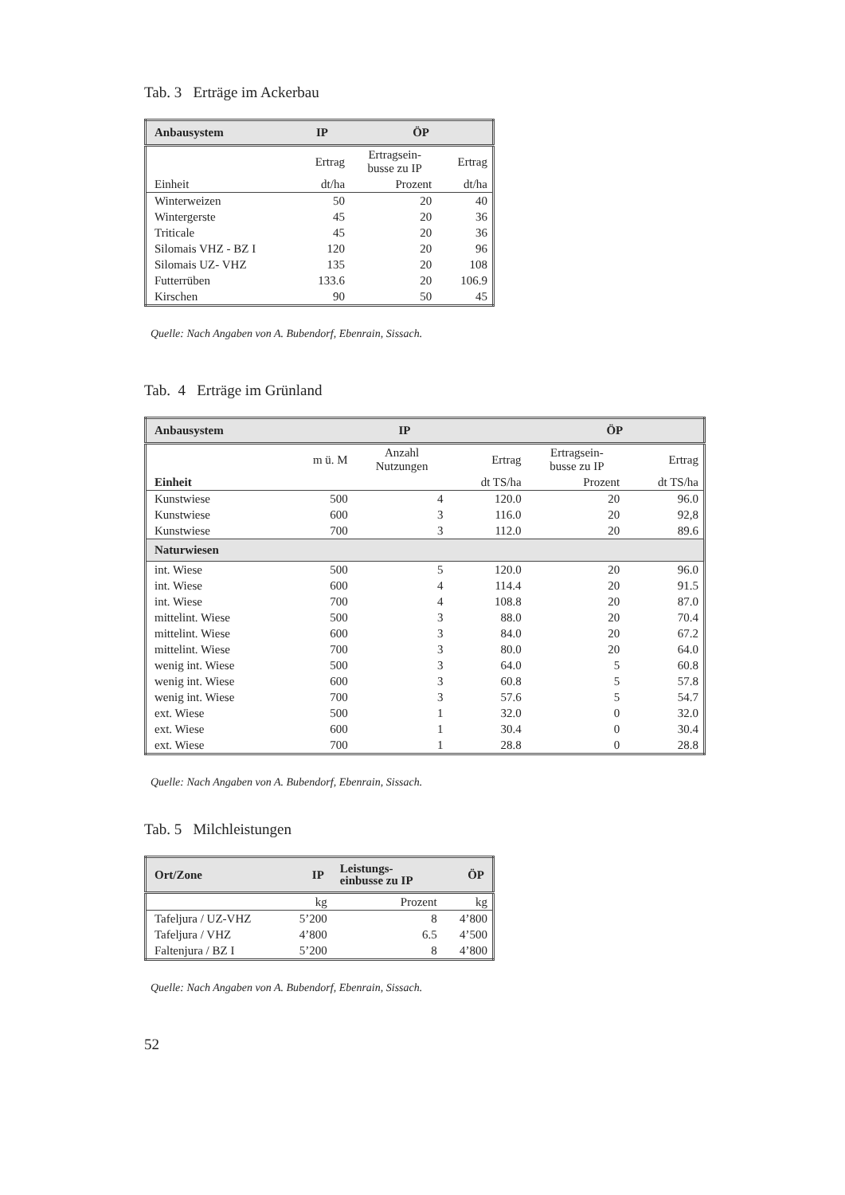Tab. 3 Erträge im Ackerbau
| Anbausystem | IP | ÖP | |
| --- | --- | --- | --- |
| | Ertrag | Ertragsein- busse zu IP | Ertrag |
| Einheit | dt/ha | Prozent | dt/ha |
| Winterweizen | 50 | 20 | 40 |
| Wintergerste | 45 | 20 | 36 |
| Triticale | 45 | 20 | 36 |
| Silomais VHZ - BZ I | 120 | 20 | 96 |
| Silomais UZ- VHZ | 135 | 20 | 108 |
| Futterrüben | 133.6 | 20 | 106.9 |
| Kirschen | 90 | 50 | 45 |
Quelle: Nach Angaben von A. Bubendorf, Ebenrain, Sissach.
Tab. 4 Erträge im Grünland
| Anbausystem | IP | | | ÖP | |
| --- | --- | --- | --- | --- | --- |
| | m ü. M | Anzahl Nutzungen | Ertrag | Ertragsein- busse zu IP | Ertrag |
| Einheit | | | dt TS/ha | Prozent | dt TS/ha |
| Kunstwiese | 500 | 4 | 120.0 | 20 | 96.0 |
| Kunstwiese | 600 | 3 | 116.0 | 20 | 92,8 |
| Kunstwiese | 700 | 3 | 112.0 | 20 | 89.6 |
| Naturwiesen | | | | | |
| int. Wiese | 500 | 5 | 120.0 | 20 | 96.0 |
| int. Wiese | 600 | 4 | 114.4 | 20 | 91.5 |
| int. Wiese | 700 | 4 | 108.8 | 20 | 87.0 |
| mittelint. Wiese | 500 | 3 | 88.0 | 20 | 70.4 |
| mittelint. Wiese | 600 | 3 | 84.0 | 20 | 67.2 |
| mittelint. Wiese | 700 | 3 | 80.0 | 20 | 64.0 |
| wenig int. Wiese | 500 | 3 | 64.0 | 5 | 60.8 |
| wenig int. Wiese | 600 | 3 | 60.8 | 5 | 57.8 |
| wenig int. Wiese | 700 | 3 | 57.6 | 5 | 54.7 |
| ext. Wiese | 500 | 1 | 32.0 | 0 | 32.0 |
| ext. Wiese | 600 | 1 | 30.4 | 0 | 30.4 |
| ext. Wiese | 700 | 1 | 28.8 | 0 | 28.8 |
Quelle: Nach Angaben von A. Bubendorf, Ebenrain, Sissach.
Tab. 5 Milchleistungen
| Ort/Zone | IP | Leistungs- einbusse zu IP | ÖP |
| --- | --- | --- | --- |
| | kg | Prozent | kg |
| Tafeljura / UZ-VHZ | 5’200 | 8 | 4’800 |
| Tafeljura / VHZ | 4’800 | 6.5 | 4’500 |
| Faltenjura / BZ I | 5’200 | 8 | 4’800 |
Quelle: Nach Angaben von A. Bubendorf, Ebenrain, Sissach.
52